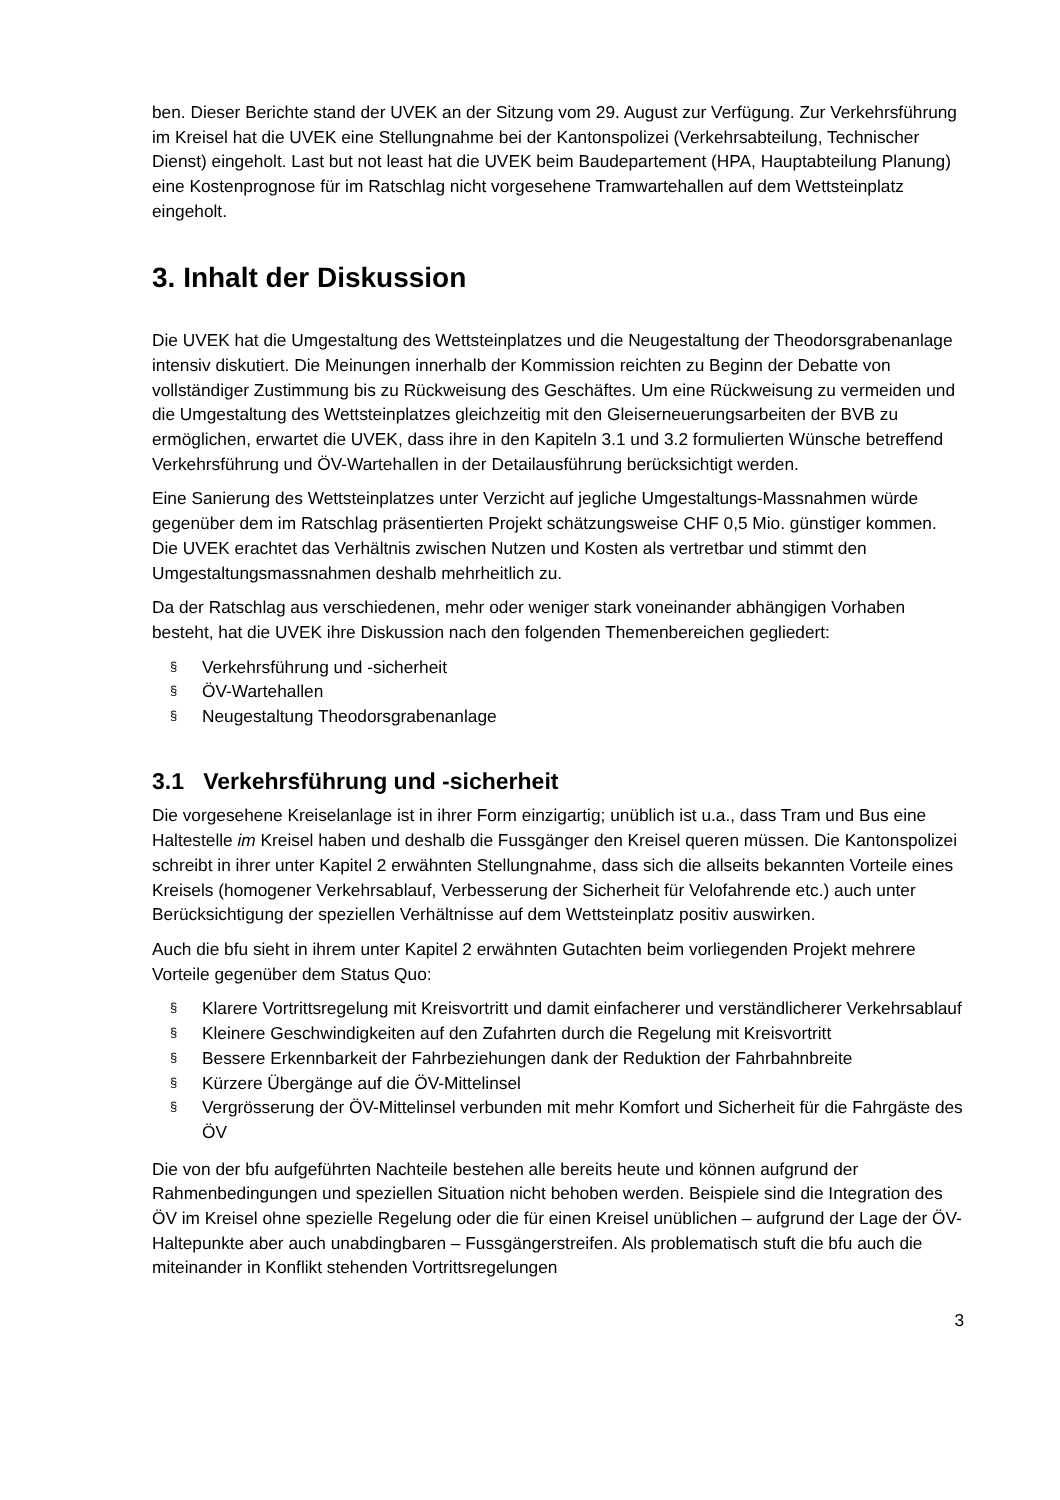ben. Dieser Berichte stand der UVEK an der Sitzung vom 29. August zur Verfügung. Zur Verkehrsführung im Kreisel hat die UVEK eine Stellungnahme bei der Kantonspolizei (Verkehrsabteilung, Technischer Dienst) eingeholt. Last but not least hat die UVEK beim Baudepartement (HPA, Hauptabteilung Planung) eine Kostenprognose für im Ratschlag nicht vorgesehene Tramwartehallen auf dem Wettsteinplatz eingeholt.
3. Inhalt der Diskussion
Die UVEK hat die Umgestaltung des Wettsteinplatzes und die Neugestaltung der Theodorsgrabenanlage intensiv diskutiert. Die Meinungen innerhalb der Kommission reichten zu Beginn der Debatte von vollständiger Zustimmung bis zu Rückweisung des Geschäftes. Um eine Rückweisung zu vermeiden und die Umgestaltung des Wettsteinplatzes gleichzeitig mit den Gleiserneuerungsarbeiten der BVB zu ermöglichen, erwartet die UVEK, dass ihre in den Kapiteln 3.1 und 3.2 formulierten Wünsche betreffend Verkehrsführung und ÖV-Wartehallen in der Detailausführung berücksichtigt werden.
Eine Sanierung des Wettsteinplatzes unter Verzicht auf jegliche Umgestaltungs-Massnahmen würde gegenüber dem im Ratschlag präsentierten Projekt schätzungsweise CHF 0,5 Mio. günstiger kommen. Die UVEK erachtet das Verhältnis zwischen Nutzen und Kosten als vertretbar und stimmt den Umgestaltungsmassnahmen deshalb mehrheitlich zu.
Da der Ratschlag aus verschiedenen, mehr oder weniger stark voneinander abhängigen Vorhaben besteht, hat die UVEK ihre Diskussion nach den folgenden Themenbereichen gegliedert:
§ Verkehrsführung und -sicherheit
§ ÖV-Wartehallen
§ Neugestaltung Theodorsgrabenanlage
3.1 Verkehrsführung und -sicherheit
Die vorgesehene Kreiselanlage ist in ihrer Form einzigartig; unüblich ist u.a., dass Tram und Bus eine Haltestelle im Kreisel haben und deshalb die Fussgänger den Kreisel queren müssen. Die Kantonspolizei schreibt in ihrer unter Kapitel 2 erwähnten Stellungnahme, dass sich die allseits bekannten Vorteile eines Kreisels (homogener Verkehrsablauf, Verbesserung der Sicherheit für Velofahrende etc.) auch unter Berücksichtigung der speziellen Verhältnisse auf dem Wettsteinplatz positiv auswirken.
Auch die bfu sieht in ihrem unter Kapitel 2 erwähnten Gutachten beim vorliegenden Projekt mehrere Vorteile gegenüber dem Status Quo:
§ Klarere Vortrittsregelung mit Kreisvortritt und damit einfacherer und verständlicherer Verkehrsablauf
§ Kleinere Geschwindigkeiten auf den Zufahrten durch die Regelung mit Kreisvortritt
§ Bessere Erkennbarkeit der Fahrbeziehungen dank der Reduktion der Fahrbahnbreite
§ Kürzere Übergänge auf die ÖV-Mittelinsel
§ Vergrösserung der ÖV-Mittelinsel verbunden mit mehr Komfort und Sicherheit für die Fahrgäste des ÖV
Die von der bfu aufgeführten Nachteile bestehen alle bereits heute und können aufgrund der Rahmenbedingungen und speziellen Situation nicht behoben werden. Beispiele sind die Integration des ÖV im Kreisel ohne spezielle Regelung oder die für einen Kreisel unüblichen – aufgrund der Lage der ÖV-Haltepunkte aber auch unabdingbaren – Fussgängerstreifen. Als problematisch stuft die bfu auch die miteinander in Konflikt stehenden Vortrittsregelungen
3